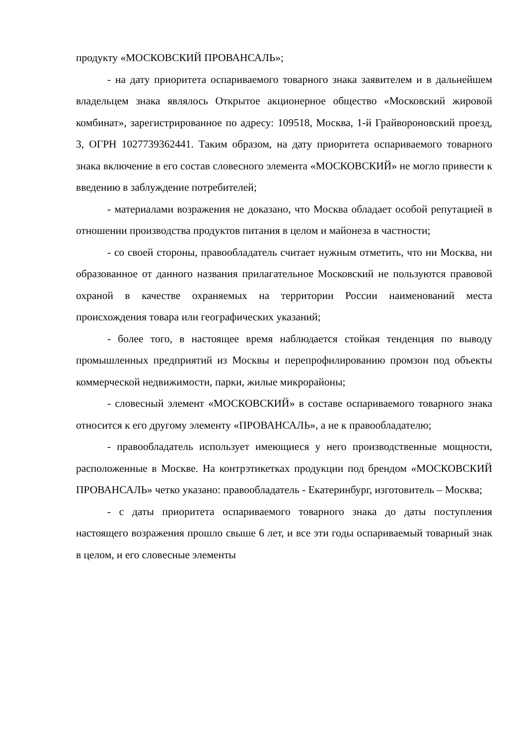продукту «МОСКОВСКИЙ ПРОВАНСАЛЬ»;
- на дату приоритета оспариваемого товарного знака заявителем и в дальнейшем владельцем знака являлось Открытое акционерное общество «Московский жировой комбинат», зарегистрированное по адресу: 109518, Москва, 1-й Грайвороновский проезд, 3, ОГРН 1027739362441. Таким образом, на дату приоритета оспариваемого товарного знака включение в его состав словесного элемента «МОСКОВСКИЙ» не могло привести к введению в заблуждение потребителей;
- материалами возражения не доказано, что Москва обладает особой репутацией в отношении производства продуктов питания в целом и майонеза в частности;
- со своей стороны, правообладатель считает нужным отметить, что ни Москва, ни образованное от данного названия прилагательное Московский не пользуются правовой охраной в качестве охраняемых на территории России наименований места происхождения товара или географических указаний;
- более того, в настоящее время наблюдается стойкая тенденция по выводу промышленных предприятий из Москвы и перепрофилированию промзон под объекты коммерческой недвижимости, парки, жилые микрорайоны;
- словесный элемент «МОСКОВСКИЙ» в составе оспариваемого товарного знака относится к его другому элементу «ПРОВАНСАЛЬ», а не к правообладателю;
- правообладатель использует имеющиеся у него производственные мощности, расположенные в Москве. На контрэтикетках продукции под брендом «МОСКОВСКИЙ ПРОВАНСАЛЬ» четко указано: правообладатель - Екатеринбург, изготовитель – Москва;
- с даты приоритета оспариваемого товарного знака до даты поступления настоящего возражения прошло свыше 6 лет, и все эти годы оспариваемый товарный знак в целом, и его словесные элементы